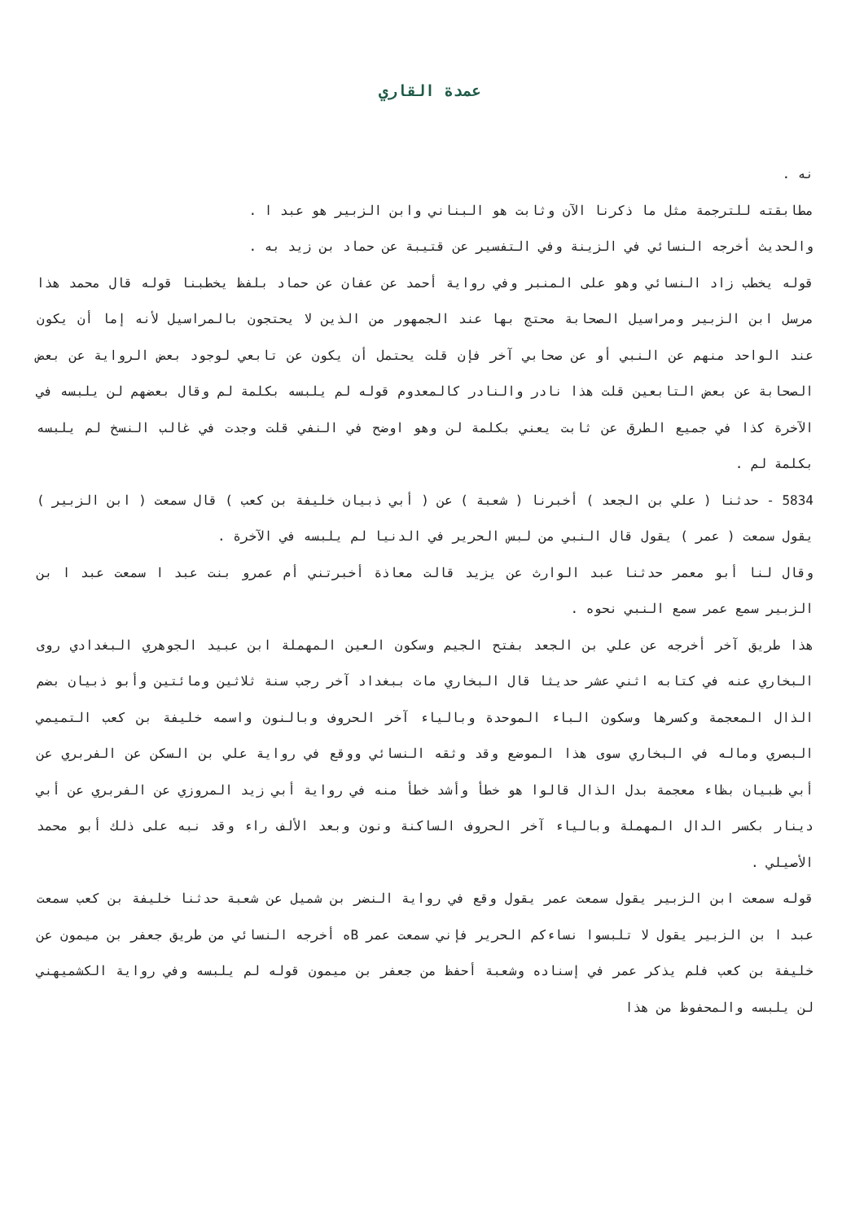عمدة القاري
نه .
مطابقته للترجمة مثل ما ذكرنا الآن وثابت هو البناني وابن الزبير هو عبد ا .
والحديث أخرجه النسائي في الزينة وفي التفسير عن قتيبة عن حماد بن زيد به .
قوله يخطب زاد النسائي وهو على المنبر وفي رواية أحمد عن عفان عن حماد بلفظ يخطبنا قوله قال محمد هذا مرسل ابن الزبير ومراسيل الصحابة محتج بها عند الجمهور من الذين لا يحتجون بالمراسيل لأنه إما أن يكون عند الواحد منهم عن النبي أو عن صحابي آخر فإن قلت يحتمل أن يكون عن تابعي لوجود بعض الرواية عن بعض الصحابة عن بعض التابعين قلت هذا نادر والنادر كالمعدوم قوله لم يلبسه بكلمة لم وقال بعضهم لن يلبسه في الآخرة كذا في جميع الطرق عن ثابت يعني بكلمة لن وهو اوضح في النفي قلت وجدت في غالب النسخ لم يلبسه بكلمة لم .
5834 - حدثنا ( علي بن الجعد ) أخبرنا ( شعبة ) عن ( أبي ذبيان خليفة بن كعب ) قال سمعت ( ابن الزبير ) يقول سمعت ( عمر ) يقول قال النبي من لبس الحرير في الدنيا لم يلبسه في الآخرة .
وقال لنا أبو معمر حدثنا عبد الوارث عن يزيد قالت معاذة أخبرتني أم عمرو بنت عبد ا سمعت عبد ا بن الزبير سمع عمر سمع النبي نحوه .
هذا طريق آخر أخرجه عن علي بن الجعد بفتح الجيم وسكون العين المهملة ابن عبيد الجوهري البغدادي روى البخاري عنه في كتابه اثني عشر حديثا قال البخاري مات ببغداد آخر رجب سنة ثلاثين ومائتين وأبو ذبيان بضم الذال المعجمة وكسرها وسكون الباء الموحدة وبالياء آخر الحروف وبالنون واسمه خليفة بن كعب التميمي البصري وماله في البخاري سوى هذا الموضع وقد وثقه النسائي ووقع في رواية علي بن السكن عن الفربري عن أبي ظبيان بظاء معجمة بدل الذال قالوا هو خطأ وأشد خطأ منه في رواية أبي زيد المروزي عن الفربري عن أبي دينار بكسر الدال المهملة وبالياء آخر الحروف الساكنة ونون وبعد الألف راء وقد نبه على ذلك أبو محمد الأصيلي .
قوله سمعت ابن الزبير يقول سمعت عمر يقول وقع في رواية النضر بن شميل عن شعبة حدثنا خليفة بن كعب سمعت عبد ا بن الزبير يقول لا تلبسوا نساءكم الحرير فإني سمعت عمر Bه أخرجه النسائي من طريق جعفر بن ميمون عن خليفة بن كعب فلم يذكر عمر في إسناده وشعبة أحفظ من جعفر بن ميمون قوله لم يلبسه وفي رواية الكشميهني لن يلبسه والمحفوظ من هذا